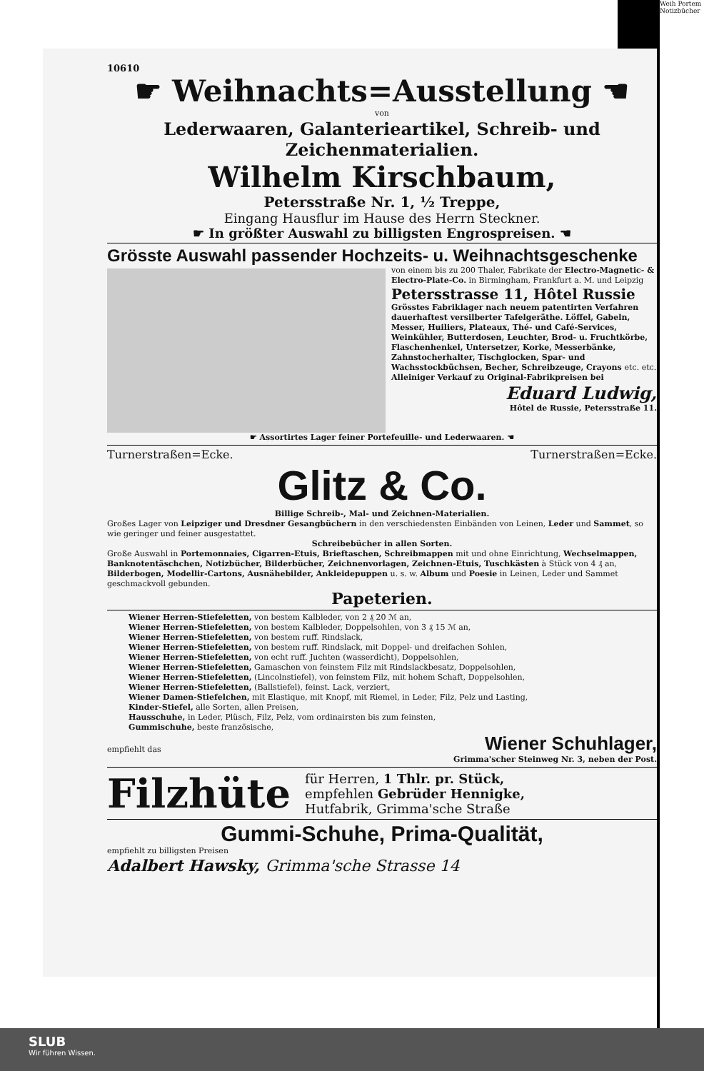Weih Portem Notizbücher
10610
☛ Weihnachts=Ausstellung ☚
von
Lederwaaren, Galanterieartikel, Schreib- und Zeichenmaterialien.
Wilhelm Kirschbaum,
Petersstraße Nr. 1, ½ Treppe,
Eingang Hausflur im Hause des Herrn Steckner.
☛ In größter Auswahl zu billigsten Engrospreisen. ☚
Grösste Auswahl passender Hochzeits- u. Weihnachtsgeschenke
von einem bis zu 200 Thaler, Fabrikate der Electro-Magnetic- & Electro-Plate-Co. in Birmingham, Frankfurt a. M. und Leipzig
Petersstrasse 11, Hôtel Russie
Grösstes Fabriklager nach neuem patentirten Verfahren dauerhaftest versilberter Tafelgeräthe. Löffel, Gabeln, Messer, Huiliers, Plateaux, Thé- und Café-Services, Weinkühler, Butterdosen, Leuchter, Brod- u. Fruchtkörbe, Flaschenhenkel, Untersetzer, Korke, Messerbänke, Zahnstocherhalter, Tischglocken, Spar- und Wachsstockbüchsen, Becher, Schreibzeuge, Crayons etc. etc.
Alleiniger Verkauf zu Original-Fabrikpreisen bei
Eduard Ludwig,
Hôtel de Russie, Petersstraße 11.
☛ Assortirtes Lager feiner Portefeuille- und Lederwaaren. ☚
Turnerstraßen=Ecke. Turnerstraßen=Ecke.
Glitz & Co.
Billige Schreib-, Mal- und Zeichnen-Materialien.
Großes Lager von Leipziger und Dresdner Gesangbüchern in den verschiedensten Einbänden von Leinen, Leder und Sammet, so wie geringer und feiner ausgestattet.
Schreibebücher in allen Sorten.
Große Auswahl in Portemonnaies, Cigarren-Etuis, Brieftaschen, Schreibmappen mit und ohne Einrichtung, Wechselmappen, Banknotentäschchen, Notizbücher, Bilderbücher, Zeichnenvorlagen, Zeichnen-Etuis, Tuschkästen à Stück von 4 ₰ an, Bilderbogen, Modellir-Cartons, Ausnähebilder, Ankleidepuppen u. s. w. Album und Poesie in Leinen, Leder und Sammet geschmackvoll gebunden.
Papeterien.
Wiener Herren-Stiefeletten, von bestem Kalbleder, von 2 ₰ 20 ℳ an,
Wiener Herren-Stiefeletten, von bestem Kalbleder, Doppelsohlen, von 3 ₰ 15 ℳ an,
Wiener Herren-Stiefeletten, von bestem ruff. Rindslack,
Wiener Herren-Stiefeletten, von bestem ruff. Rindslack, mit Doppel- und dreifachen Sohlen,
Wiener Herren-Stiefeletten, von echt ruff. Juchten (wasserdicht), Doppelsohlen,
Wiener Herren-Stiefeletten, Gamaschen von feinstem Filz mit Rindslackbesatz, Doppelsohlen,
Wiener Herren-Stiefeletten, (Lincolnstiefel), von feinstem Filz, mit hohem Schaft, Doppelsohlen,
Wiener Herren-Stiefeletten, (Ballstiefel), feinst. Lack, verziert,
Wiener Damen-Stiefelchen, mit Elastique, mit Knopf, mit Riemel, in Leder, Filz, Pelz und Lasting,
Kinder-Stiefel, alle Sorten, allen Preisen,
Hausschuhe, in Leder, Plüsch, Filz, Pelz, vom ordinairsten bis zum feinsten,
Gummischuhe, beste französische,
empfiehlt das Wiener Schuhlager,
Grimma'scher Steinweg Nr. 3, neben der Post.
Filzhüte für Herren, 1 Thlr. pr. Stück,
empfehlen Gebrüder Hennigke,
Hutfabrik, Grimma'sche Straße
Gummi-Schuhe, Prima-Qualität,
empfiehlt zu billigsten Preisen
Adalbert Hawsky, Grimma'sche Strasse 14
SLUB
Wir führen Wissen.